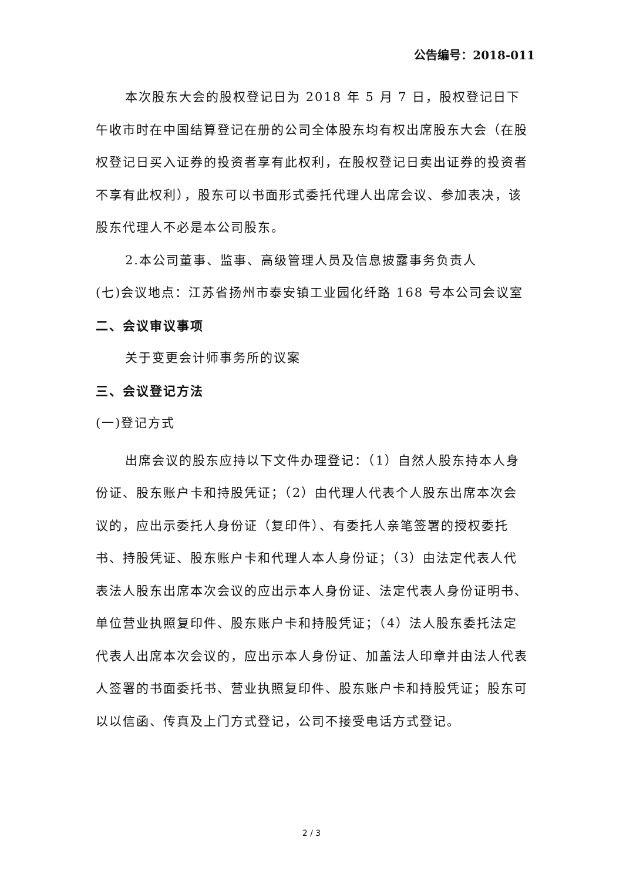公告编号：2018-011
本次股东大会的股权登记日为 2018 年 5 月 7 日，股权登记日下午收市时在中国结算登记在册的公司全体股东均有权出席股东大会（在股权登记日买入证券的投资者享有此权利，在股权登记日卖出证券的投资者不享有此权利），股东可以书面形式委托代理人出席会议、参加表决，该股东代理人不必是本公司股东。
2.本公司董事、监事、高级管理人员及信息披露事务负责人
(七)会议地点：江苏省扬州市泰安镇工业园化纤路 168 号本公司会议室
二、会议审议事项
关于变更会计师事务所的议案
三、会议登记方法
(一)登记方式
出席会议的股东应持以下文件办理登记：（1）自然人股东持本人身份证、股东账户卡和持股凭证；（2）由代理人代表个人股东出席本次会议的，应出示委托人身份证（复印件）、有委托人亲笔签署的授权委托书、持股凭证、股东账户卡和代理人本人身份证；（3）由法定代表人代表法人股东出席本次会议的应出示本人身份证、法定代表人身份证明书、单位营业执照复印件、股东账户卡和持股凭证；（4）法人股东委托法定代表人出席本次会议的，应出示本人身份证、加盖法人印章并由法人代表人签署的书面委托书、营业执照复印件、股东账户卡和持股凭证；股东可以以信函、传真及上门方式登记，公司不接受电话方式登记。
2 / 3